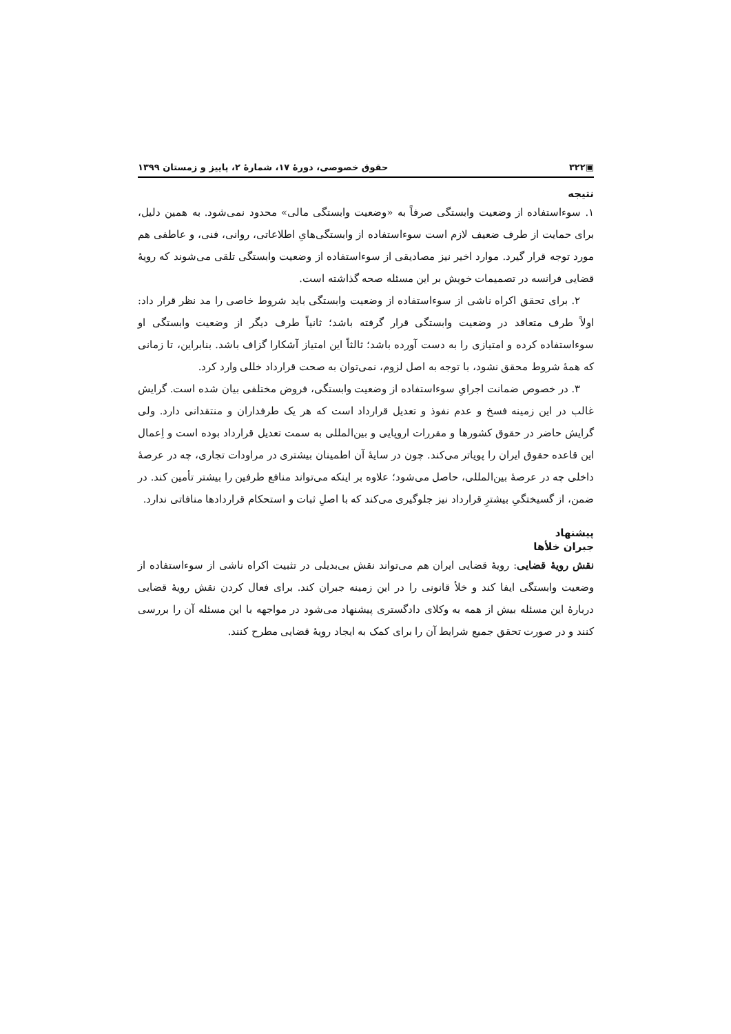▣۳۲۲ حقوق خصوصی، دورهٔ ۱۷، شمارهٔ ۲، پاییز و زمستان ۱۳۹۹
نتیجه
۱. سوءاستفاده از وضعیت وابستگی صرفاً به «وضعیت وابستگی مالی» محدود نمی‌شود. به همین دلیل، برای حمایت از طرف ضعیف لازم است سوءاستفاده از وابستگی‌هایِ اطلاعاتی، روانی، فنی، و عاطفی هم مورد توجه قرار گیرد. موارد اخیر نیز مصادیقی از سوءاستفاده از وضعیت وابستگی تلقی می‌شوند که رویهٔ قضایی فرانسه در تصمیمات خویش بر این مسئله صحه گذاشته است.
۲. برای تحقق اکراه ناشی از سوءاستفاده از وضعیت وابستگی باید شروط خاصی را مد نظر قرار داد: اولاً طرف متعاقد در وضعیت وابستگی قرار گرفته باشد؛ ثانیاً طرف دیگر از وضعیت وابستگی او سوءاستفاده کرده و امتیازی را به دست آورده باشد؛ ثالثاً این امتیاز آشکارا گزاف باشد. بنابراین، تا زمانی که همهٔ شروط محقق نشود، با توجه به اصل لزوم، نمی‌توان به صحت قرارداد خللی وارد کرد.
۳. در خصوص ضمانت اجرایِ سوءاستفاده از وضعیت وابستگی، فروض مختلفی بیان شده است. گرایش غالب در این زمینه فسخ و عدم نفوذ و تعدیل قرارداد است که هر یک طرفداران و منتقدانی دارد. ولی گرایش حاضر در حقوق کشورها و مقررات اروپایی و بین‌المللی به سمت تعدیل قرارداد بوده است و اِعمال این قاعده حقوق ایران را پویاتر می‌کند. چون در سایهٔ آن اطمینان بیشتری در مراودات تجاری، چه در عرصهٔ داخلی چه در عرصهٔ بین‌المللی، حاصل می‌شود؛ علاوه بر اینکه می‌تواند منافع طرفین را بیشتر تأمین کند. در ضمن، از گسیختگیِ بیشترِ قرارداد نیز جلوگیری می‌کند که با اصلِ ثبات و استحکام قراردادها منافاتی ندارد.
پیشنهاد
جبران خلأها
نقش رویهٔ قضایی: رویهٔ قضایی ایران هم می‌تواند نقش بی‌بدیلی در تثبیت اکراه ناشی از سوءاستفاده از وضعیت وابستگی ایفا کند و خلأ قانونی را در این زمینه جبران کند. برای فعال کردن نقش رویهٔ قضایی دربارهٔ این مسئله بیش از همه به وکلای دادگستری پیشنهاد می‌شود در مواجهه با این مسئله آن را بررسی کنند و در صورت تحقق جمیع شرایط آن را برای کمک به ایجاد رویهٔ قضایی مطرح کنند.